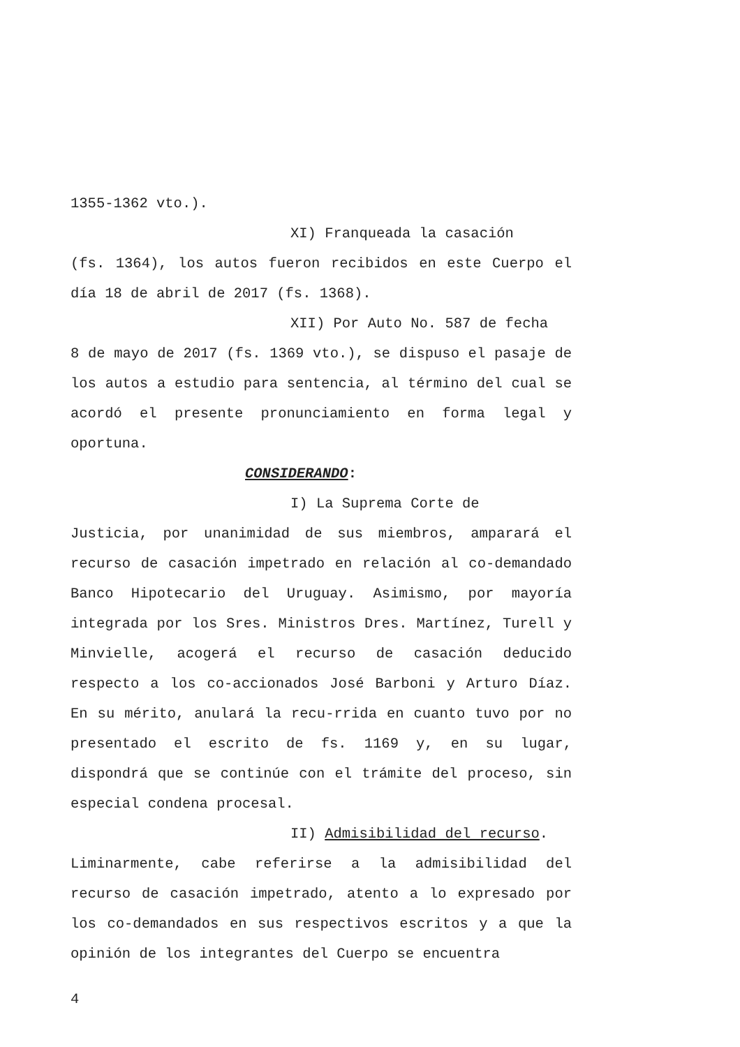1355-1362 vto.).
XI) Franqueada la casación
(fs. 1364), los autos fueron recibidos en este Cuerpo el día 18 de abril de 2017 (fs. 1368).
XII) Por Auto No. 587 de fecha
8 de mayo de 2017 (fs. 1369 vto.), se dispuso el pasaje de los autos a estudio para sentencia, al término del cual se acordó el presente pronunciamiento en forma legal y oportuna.
CONSIDERANDO:
I) La Suprema Corte de
Justicia, por unanimidad de sus miembros, amparará el recurso de casación impetrado en relación al co-demandado Banco Hipotecario del Uruguay. Asimismo, por mayoría integrada por los Sres. Ministros Dres. Martínez, Turell y Minvielle, acogerá el recurso de casación deducido respecto a los co-accionados José Barboni y Arturo Díaz. En su mérito, anulará la recu-rrida en cuanto tuvo por no presentado el escrito de fs. 1169 y, en su lugar, dispondrá que se continúe con el trámite del proceso, sin especial condena procesal.
II) Admisibilidad del recurso.
Liminarmente, cabe referirse a la admisibilidad del recurso de casación impetrado, atento a lo expresado por los co-demandados en sus respectivos escritos y a que la opinión de los integrantes del Cuerpo se encuentra
4